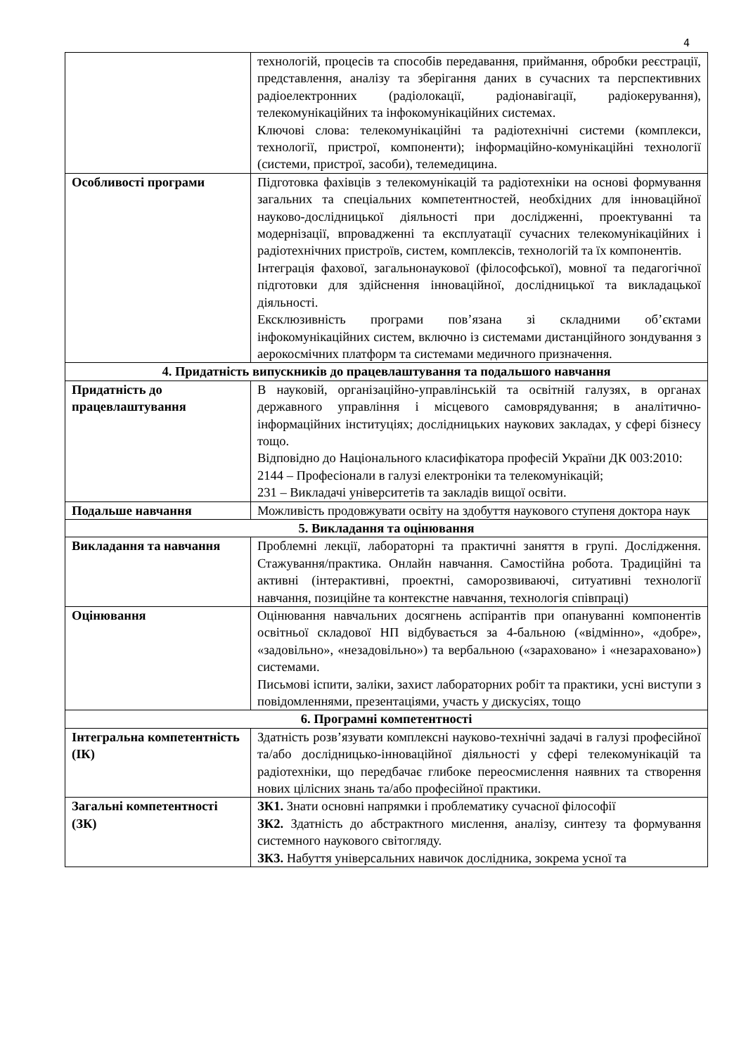4
| | технологій, процесів та способів передавання, приймання, обробки реєстрації, представлення, аналізу та зберігання даних в сучасних та перспективних радіоелектронних (радіолокації, радіонавігації, радіокерування), телекомунікаційних та інфокомунікаційних системах. Ключові слова: телекомунікаційні та радіотехнічні системи (комплекси, технології, пристрої, компоненти); інформаційно-комунікаційні технології (системи, пристрої, засоби), телемедицина. |
| Особливості програми | Підготовка фахівців з телекомунікацій та радіотехніки на основі формування загальних та спеціальних компетентностей, необхідних для інноваційної науково-дослідницької діяльності при дослідженні, проектуванні та модернізації, впровадженні та експлуатації сучасних телекомунікаційних і радіотехнічних пристроїв, систем, комплексів, технологій та їх компонентів. Інтеграція фахової, загальнонаукової (філософської), мовної та педагогічної підготовки для здійснення інноваційної, дослідницької та викладацької діяльності. Ексклюзивність програми пов’язана зі складними об’єктами інфокомунікаційних систем, включно із системами дистанційного зондування з аерокосмічних платформ та системами медичного призначення. |
| 4. Придатність випускників до працевлаштування та подальшого навчання | |
| Придатність до працевлаштування | В науковій, організаційно-управлінській та освітній галузях, в органах державного управління і місцевого самоврядування; в аналітично-інформаційних інституціях; дослідницьких наукових закладах, у сфері бізнесу тощо. Відповідно до Національного класифікатора професій України ДК 003:2010: 2144 – Професіонали в галузі електроніки та телекомунікацій; 231 – Викладачі університетів та закладів вищої освіти. |
| Подальше навчання | Можливість продовжувати освіту на здобуття наукового ступеня доктора наук |
| 5. Викладання та оцінювання | |
| Викладання та навчання | Проблемні лекції, лабораторні та практичні заняття в групі. Дослідження. Стажування/практика. Онлайн навчання. Самостійна робота. Традиційні та активні (інтерактивні, проектні, саморозвиваючі, ситуативні технології навчання, позиційне та контекстне навчання, технологія співпраці) |
| Оцінювання | Оцінювання навчальних досягнень аспірантів при опануванні компонентів освітньої складової НП відбувається за 4-бальною («відмінно», «добре», «задовільно», «незадовільно») та вербальною («зараховано» і «незараховано») системами. Письмові іспити, заліки, захист лабораторних робіт та практики, усні виступи з повідомленнями, презентаціями, участь у дискусіях, тощо |
| 6. Програмні компетентності | |
| Інтегральна компетентність (ІК) | Здатність розв’язувати комплексні науково-технічні задачі в галузі професійної та/або дослідницько-інноваційної діяльності у сфері телекомунікацій та радіотехніки, що передбачає глибоке переосмислення наявних та створення нових цілісних знань та/або професійної практики. |
| Загальні компетентності (ЗК) | ЗК1. Знати основні напрямки і проблематику сучасної філософії ЗК2. Здатність до абстрактного мислення, аналізу, синтезу та формування системного наукового світогляду. ЗК3. Набуття універсальних навичок дослідника, зокрема усної та |